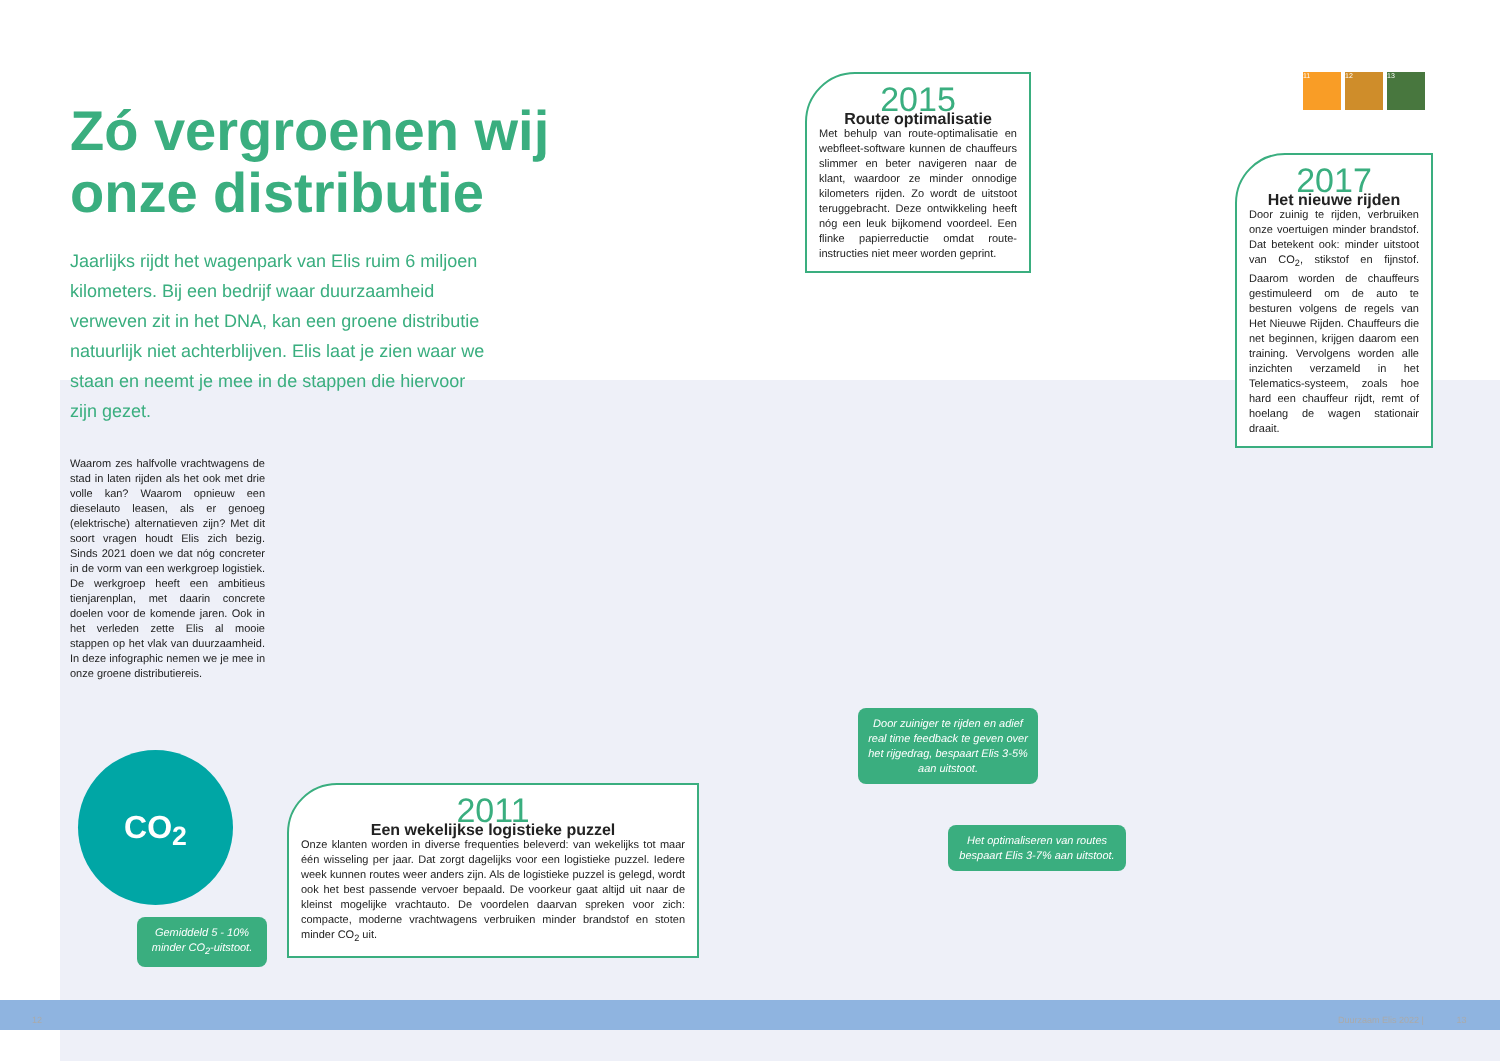Zó vergroenen wij onze distributie
Jaarlijks rijdt het wagenpark van Elis ruim 6 miljoen kilometers. Bij een bedrijf waar duurzaamheid verweven zit in het DNA, kan een groene distributie natuurlijk niet achterblijven. Elis laat je zien waar we staan en neemt je mee in de stappen die hiervoor zijn gezet.
Waarom zes halfvolle vrachtwagens de stad in laten rijden als het ook met drie volle kan? Waarom opnieuw een dieselauto leasen, als er genoeg (elektrische) alternatieven zijn? Met dit soort vragen houdt Elis zich bezig. Sinds 2021 doen we dat nóg concreter in de vorm van een werkgroep logistiek. De werkgroep heeft een ambitieus tienjarenplan, met daarin concrete doelen voor de komende jaren. Ook in het verleden zette Elis al mooie stappen op het vlak van duurzaamheid. In deze infographic nemen we je mee in onze groene distributiereis.
11 12 13
2015
Route optimalisatie
Met behulp van route-optimalisatie en webfleet-software kunnen de chauffeurs slimmer en beter navigeren naar de klant, waardoor ze minder onnodige kilometers rijden. Zo wordt de uitstoot teruggebracht. Deze ontwikkeling heeft nóg een leuk bijkomend voordeel. Een flinke papierreductie omdat route-instructies niet meer worden geprint.
2017
Het nieuwe rijden
Door zuinig te rijden, verbruiken onze voertuigen minder brandstof. Dat betekent ook: minder uitstoot van CO<sub>2</sub>, stikstof en fijnstof. Daarom worden de chauffeurs gestimuleerd om de auto te besturen volgens de regels van Het Nieuwe Rijden. Chauffeurs die net beginnen, krijgen daarom een training. Vervolgens worden alle inzichten verzameld in het Telematics-systeem, zoals hoe hard een chauffeur rijdt, remt of hoelang de wagen stationair draait.
2011
Een wekelijkse logistieke puzzel
Onze klanten worden in diverse frequenties beleverd: van wekelijks tot maar één wisseling per jaar. Dat zorgt dagelijks voor een logistieke puzzel. Iedere week kunnen routes weer anders zijn. Als de logistieke puzzel is gelegd, wordt ook het best passende vervoer bepaald. De voorkeur gaat altijd uit naar de kleinst mogelijke vrachtauto. De voordelen daarvan spreken voor zich: compacte, moderne vrachtwagens verbruiken minder brandstof en stoten minder CO<sub>2</sub> uit.
CO<sub>2</sub>
Gemiddeld 5 - 10% minder CO<sub>2</sub>-uitstoot.
Door zuiniger te rijden en adief real time feedback te geven over het rijgedrag, bespaart Elis 3-5% aan uitstoot.
Het optimaliseren van routes bespaart Elis 3-7% aan uitstoot.
12 Duurzaam Elis 2022 | 13